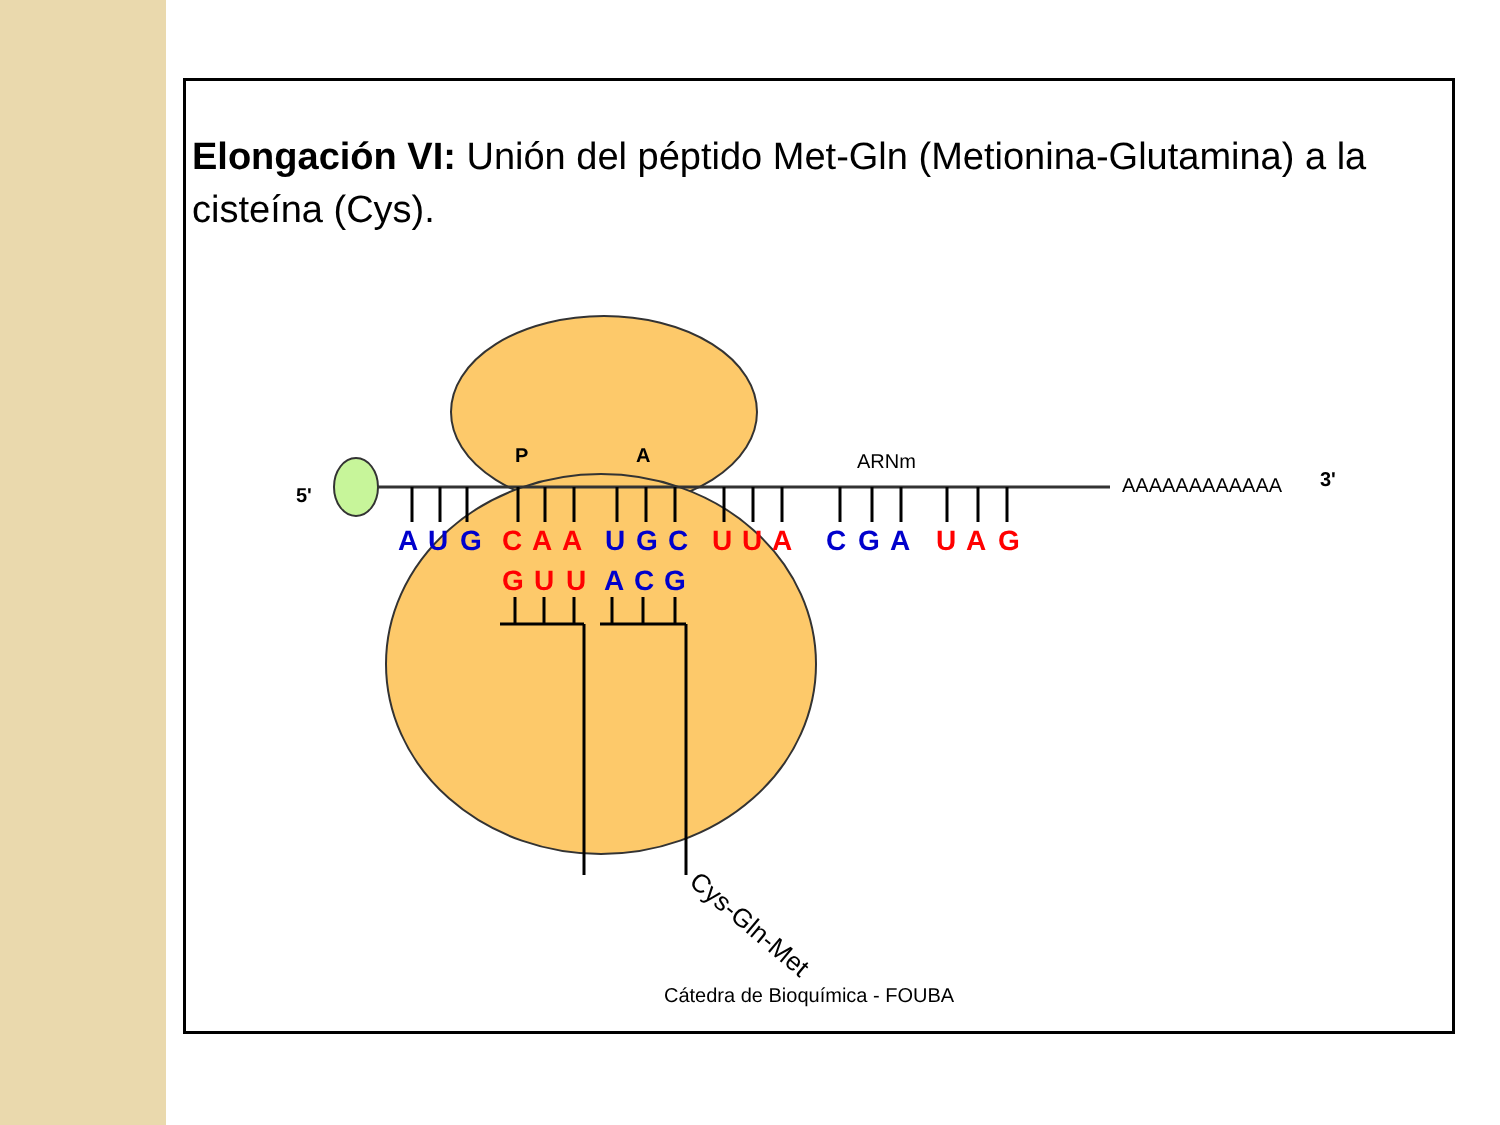Elongación VI: Unión del péptido Met-Gln (Metionina-Glutamina) a la cisteína (Cys).
A
U
G
C
A
A
U
G
C
U
U
A
C
G
A
U
A
G
G
U
U
A
C
G
P
A
ARNm
AAAAAAAAAAAA
3'
5'
Cys-Gln-Met
Cátedra de Bioquímica - FOUBA